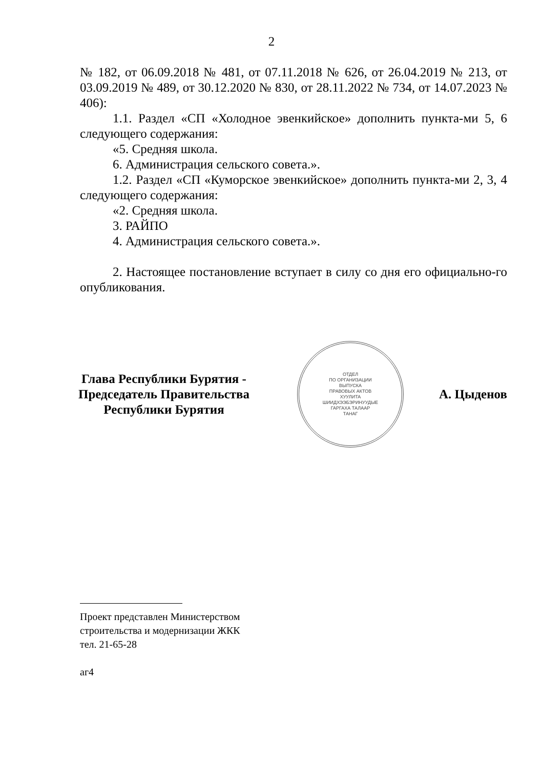2
№ 182, от 06.09.2018 № 481, от 07.11.2018 № 626, от 26.04.2019 № 213, от 03.09.2019 № 489, от 30.12.2020 № 830, от 28.11.2022 № 734, от 14.07.2023 № 406):
1.1. Раздел «СП «Холодное эвенкийское» дополнить пункта-ми 5, 6 следующего содержания:
«5. Средняя школа.
6. Администрация сельского совета.».
1.2. Раздел «СП «Куморское эвенкийское» дополнить пункта-ми 2, 3, 4 следующего содержания:
«2. Средняя школа.
3. РАЙПО
4. Администрация сельского совета.».
2. Настоящее постановление вступает в силу со дня его официально-го опубликования.
Глава Республики Бурятия -
Председатель Правительства
Республики Бурятия
ОТДЕЛ
ПО ОРГАНИЗАЦИИ
ВЫПУСКА
ПРАВОВЫХ АКТОВ
ХУУЛИТА
ШИИДХЭЭБЭРИНУУДЫЕ
ГАРГАХА ТАЛААР
ТАНАГ
А. Цыденов
Проект представлен Министерством
строительства и модернизации ЖКК
тел. 21-65-28
аг4